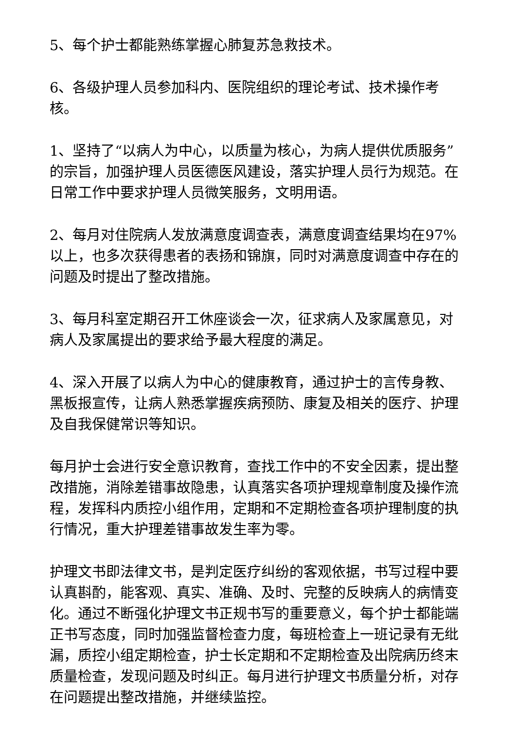5、每个护士都能熟练掌握心肺复苏急救技术。
6、各级护理人员参加科内、医院组织的理论考试、技术操作考核。
1、坚持了“以病人为中心，以质量为核心，为病人提供优质服务”的宗旨，加强护理人员医德医风建设，落实护理人员行为规范。在日常工作中要求护理人员微笑服务，文明用语。
2、每月对住院病人发放满意度调查表，满意度调查结果均在97%以上，也多次获得患者的表扬和锦旗，同时对满意度调查中存在的问题及时提出了整改措施。
3、每月科室定期召开工休座谈会一次，征求病人及家属意见，对病人及家属提出的要求给予最大程度的满足。
4、深入开展了以病人为中心的健康教育，通过护士的言传身教、黑板报宣传，让病人熟悉掌握疾病预防、康复及相关的医疗、护理及自我保健常识等知识。
每月护士会进行安全意识教育，查找工作中的不安全因素，提出整改措施，消除差错事故隐患，认真落实各项护理规章制度及操作流程，发挥科内质控小组作用，定期和不定期检查各项护理制度的执行情况，重大护理差错事故发生率为零。
护理文书即法律文书，是判定医疗纠纷的客观依据，书写过程中要认真斟酌，能客观、真实、准确、及时、完整的反映病人的病情变化。通过不断强化护理文书正规书写的重要意义，每个护士都能端正书写态度，同时加强监督检查力度，每班检查上一班记录有无纰漏，质控小组定期检查，护士长定期和不定期检查及出院病历终末质量检查，发现问题及时纠正。每月进行护理文书质量分析，对存在问题提出整改措施，并继续监控。